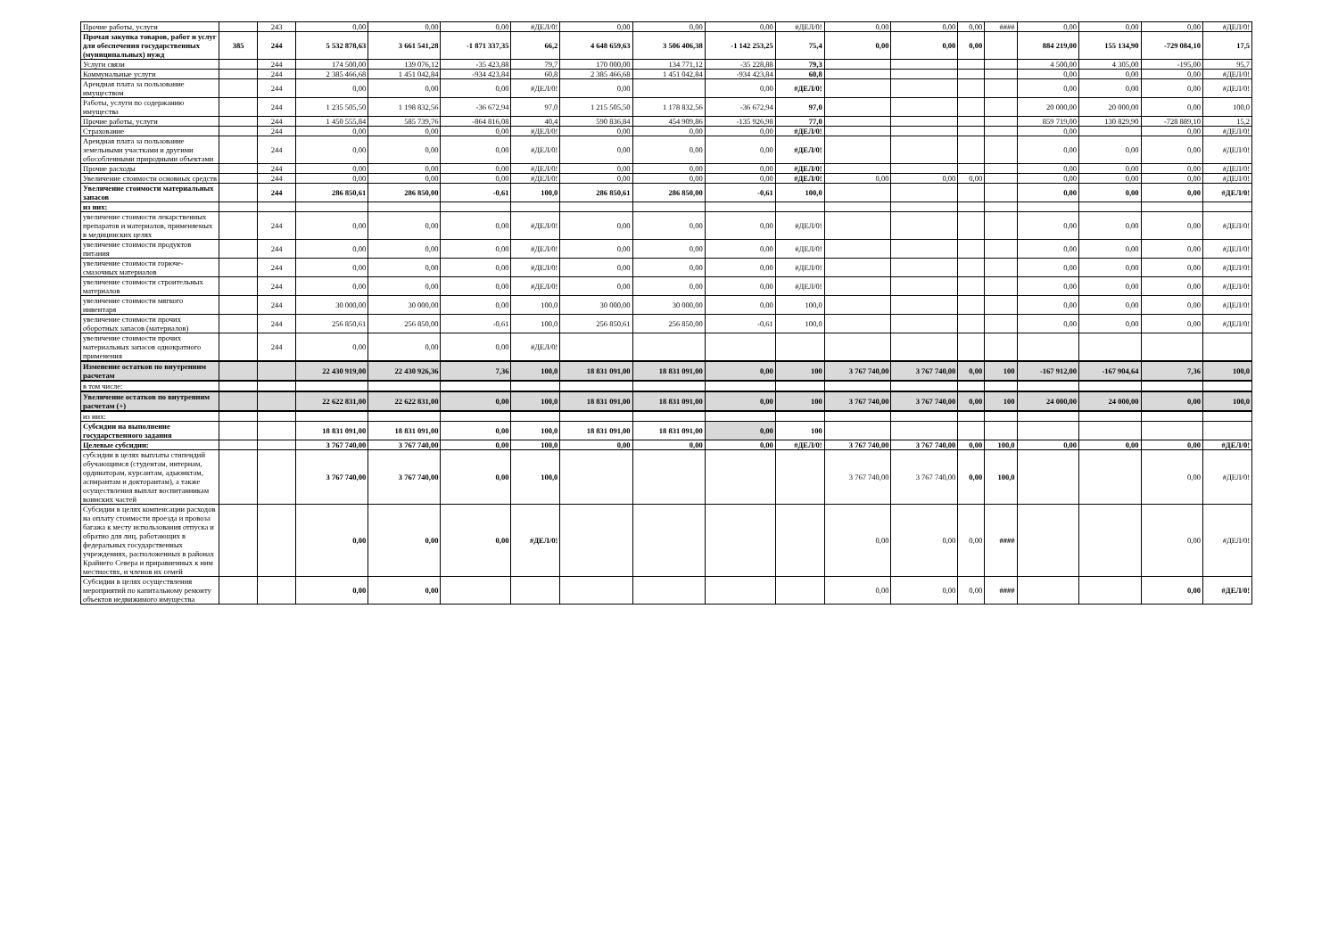| Прочие работы, услуги | | 243 | 0,00 | 0,00 | 0,00 | #ДЕЛ/0! | 0,00 | 0,00 | 0,00 | #ДЕЛ/0! | 0,00 | 0,00 | 0,00 | #### | 0,00 | 0,00 | 0,00 | #ДЕЛ/0! |
| Прочая закупка товаров, работ и услуг для обеспечения государственных (муниципальных) нужд | 385 | 244 | 5 532 878,63 | 3 661 541,28 | -1 871 337,35 | 66,2 | 4 648 659,63 | 3 506 406,38 | -1 142 253,25 | 75,4 | 0,00 | 0,00 | 0,00 | | 884 219,00 | 155 134,90 | -729 084,10 | 17,5 |
| Услуги связи | | 244 | 174 500,00 | 139 076,12 | -35 423,88 | 79,7 | 170 000,00 | 134 771,12 | -35 228,88 | 79,3 | | | | | 4 500,00 | 4 305,00 | -195,00 | 95,7 |
| Коммунальные услуги | | 244 | 2 385 466,68 | 1 451 042,84 | -934 423,84 | 60,8 | 2 385 466,68 | 1 451 042,84 | -934 423,84 | 60,8 | | | | | 0,00 | 0,00 | 0,00 | #ДЕЛ/0! |
| Арендная плата за пользование имуществом | | 244 | 0,00 | 0,00 | 0,00 | #ДЕЛ/0! | 0,00 | | 0,00 | #ДЕЛ/0! | | | | | 0,00 | 0,00 | 0,00 | #ДЕЛ/0! |
| Работы, услуги по содержанию имущества | | 244 | 1 235 505,50 | 1 198 832,56 | -36 672,94 | 97,0 | 1 215 505,50 | 1 178 832,56 | -36 672,94 | 97,0 | | | | | 20 000,00 | 20 000,00 | 0,00 | 100,0 |
| Прочие работы, услуги | | 244 | 1 450 555,84 | 585 739,76 | -864 816,08 | 40,4 | 590 836,84 | 454 909,86 | -135 926,98 | 77,0 | | | | | 859 719,00 | 130 829,90 | -728 889,10 | 15,2 |
| Страхование | | 244 | 0,00 | 0,00 | 0,00 | #ДЕЛ/0! | 0,00 | 0,00 | 0,00 | #ДЕЛ/0! | | | | | 0,00 | | 0,00 | #ДЕЛ/0! |
| Арендная плата за пользование земельными участками и другими обособленными природными объектами | | 244 | 0,00 | 0,00 | 0,00 | #ДЕЛ/0! | 0,00 | 0,00 | 0,00 | #ДЕЛ/0! | | | | | 0,00 | 0,00 | 0,00 | #ДЕЛ/0! |
| Прочие расходы | | 244 | 0,00 | 0,00 | 0,00 | #ДЕЛ/0! | 0,00 | 0,00 | 0,00 | #ДЕЛ/0! | | | | | 0,00 | 0,00 | 0,00 | #ДЕЛ/0! |
| Увеличение стоимости основных средств | | 244 | 0,00 | 0,00 | 0,00 | #ДЕЛ/0! | 0,00 | 0,00 | 0,00 | #ДЕЛ/0! | 0,00 | 0,00 | 0,00 | | 0,00 | 0,00 | 0,00 | #ДЕЛ/0! |
| Увеличение стоимости материальных запасов | | 244 | 286 850,61 | 286 850,00 | -0,61 | 100,0 | 286 850,61 | 286 850,00 | -0,61 | 100,0 | | | | | 0,00 | 0,00 | 0,00 | #ДЕЛ/0! |
| из них: | | | | | | | | | | | | | | | | | | |
| увеличение стоимости лекарственных препаратов и материалов, применяемых в медицинских целях | | 244 | 0,00 | 0,00 | 0,00 | #ДЕЛ/0! | 0,00 | 0,00 | 0,00 | #ДЕЛ/0! | | | | | 0,00 | 0,00 | 0,00 | #ДЕЛ/0! |
| увеличение стоимости продуктов питания | | 244 | 0,00 | 0,00 | 0,00 | #ДЕЛ/0! | 0,00 | 0,00 | 0,00 | #ДЕЛ/0! | | | | | 0,00 | 0,00 | 0,00 | #ДЕЛ/0! |
| увеличение стоимости горюче-смазочных материалов | | 244 | 0,00 | 0,00 | 0,00 | #ДЕЛ/0! | 0,00 | 0,00 | 0,00 | #ДЕЛ/0! | | | | | 0,00 | 0,00 | 0,00 | #ДЕЛ/0! |
| увеличение стоимости строительных материалов | | 244 | 0,00 | 0,00 | 0,00 | #ДЕЛ/0! | 0,00 | 0,00 | 0,00 | #ДЕЛ/0! | | | | | 0,00 | 0,00 | 0,00 | #ДЕЛ/0! |
| увеличение стоимости мягкого инвентаря | | 244 | 30 000,00 | 30 000,00 | 0,00 | 100,0 | 30 000,00 | 30 000,00 | 0,00 | 100,0 | | | | | 0,00 | 0,00 | 0,00 | #ДЕЛ/0! |
| увеличение стоимости прочих оборотных запасов (материалов) | | 244 | 256 850,61 | 256 850,00 | -0,61 | 100,0 | 256 850,61 | 256 850,00 | -0,61 | 100,0 | | | | | 0,00 | 0,00 | 0,00 | #ДЕЛ/0! |
| увеличение стоимости прочих материальных запасов однократного применения | | 244 | 0,00 | 0,00 | 0,00 | #ДЕЛ/0! | | | | | | | | | | | | |
| Изменение остатков по внутренним расчетам | | | 22 430 919,00 | 22 430 926,36 | 7,36 | 100,0 | 18 831 091,00 | 18 831 091,00 | 0,00 | 100 | 3 767 740,00 | 3 767 740,00 | 0,00 | 100 | -167 912,00 | -167 904,64 | 7,36 | 100,0 |
| в том числе: | | | | | | | | | | | | | | | | | | |
| Увеличение остатков по внутренним расчетам (+) | | | 22 622 831,00 | 22 622 831,00 | 0,00 | 100,0 | 18 831 091,00 | 18 831 091,00 | 0,00 | 100 | 3 767 740,00 | 3 767 740,00 | 0,00 | 100 | 24 000,00 | 24 000,00 | 0,00 | 100,0 |
| из них: | | | | | | | | | | | | | | | | | | |
| Субсидии на выполнение государственного задания | | | 18 831 091,00 | 18 831 091,00 | 0,00 | 100,0 | 18 831 091,00 | 18 831 091,00 | 0,00 | 100 | | | | | | | | |
| Целевые субсидии: | | | 3 767 740,00 | 3 767 740,00 | 0,00 | 100,0 | 0,00 | 0,00 | 0,00 | #ДЕЛ/0! | 3 767 740,00 | 3 767 740,00 | 0,00 | 100,0 | 0,00 | 0,00 | 0,00 | #ДЕЛ/0! |
| субсидии в целях выплаты стипендий обучающимся (студентам, интернам, ординаторам, курсантам, адьюнктам, аспирантам и докторантам), а также осуществления выплат воспитанникам воинских частей | | | 3 767 740,00 | 3 767 740,00 | 0,00 | 100,0 | | | | | 3 767 740,00 | 3 767 740,00 | 0,00 | 100,0 | | | 0,00 | #ДЕЛ/0! |
| Субсидии в целях компенсации расходов на оплату стоимости проезда и провоза багажа к месту использования отпуска и обратно для лиц, работающих в федеральных государственных учреждениях, расположенных в районах Крайнего Севера и приравненных к ним местностях, и членов их семей | | | 0,00 | 0,00 | 0,00 | #ДЕЛ/0! | | | | | 0,00 | 0,00 | 0,00 | #### | | | 0,00 | #ДЕЛ/0! |
| Субсидии в целях осуществления мероприятий по капитальному ремонту объектов недвижимого имущества | | | 0,00 | 0,00 | | | | | | | 0,00 | 0,00 | 0,00 | #### | | | 0,00 | #ДЕЛ/0! |